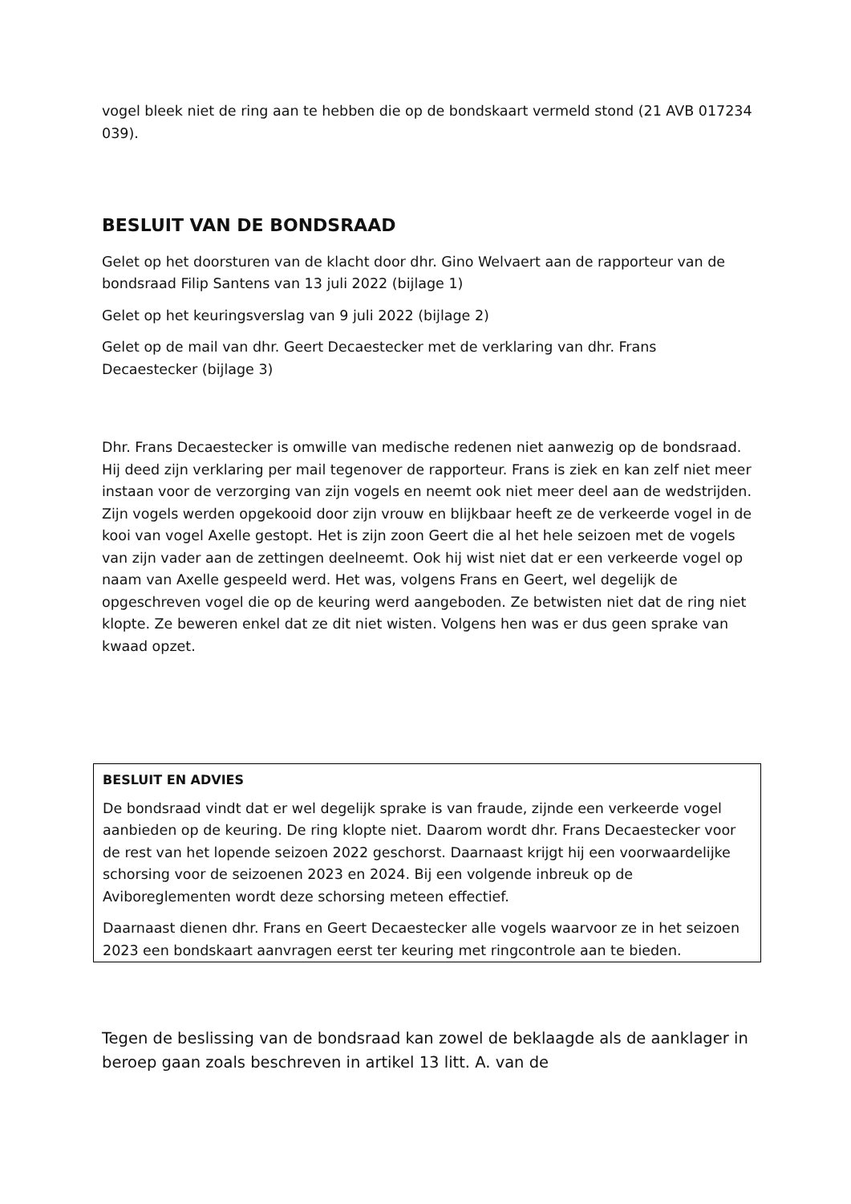vogel bleek niet de ring aan te hebben die op de bondskaart vermeld stond (21 AVB 017234 039).
BESLUIT VAN DE BONDSRAAD
Gelet op het doorsturen van de klacht door dhr. Gino Welvaert aan de rapporteur van de bondsraad Filip Santens van 13 juli 2022 (bijlage 1)
Gelet op het keuringsverslag van 9 juli 2022 (bijlage 2)
Gelet op de mail van dhr. Geert Decaestecker met de verklaring van dhr. Frans Decaestecker (bijlage 3)
Dhr. Frans Decaestecker is omwille van medische redenen niet aanwezig op de bondsraad. Hij deed zijn verklaring per mail tegenover de rapporteur. Frans is ziek en kan zelf niet meer instaan voor de verzorging van zijn vogels en neemt ook niet meer deel aan de wedstrijden. Zijn vogels werden opgekooid door zijn vrouw en blijkbaar heeft ze de verkeerde vogel in de kooi van vogel Axelle gestopt. Het is zijn zoon Geert die al het hele seizoen met de vogels van zijn vader aan de zettingen deelneemt. Ook hij wist niet dat er een verkeerde vogel op naam van Axelle gespeeld werd. Het was, volgens Frans en Geert, wel degelijk de opgeschreven vogel die op de keuring werd aangeboden. Ze betwisten niet dat de ring niet klopte. Ze beweren enkel dat ze dit niet wisten. Volgens hen was er dus geen sprake van kwaad opzet.
BESLUIT EN ADVIES
De bondsraad vindt dat er wel degelijk sprake is van fraude, zijnde een verkeerde vogel aanbieden op de keuring. De ring klopte niet. Daarom wordt dhr. Frans Decaestecker voor de rest van het lopende seizoen 2022 geschorst. Daarnaast krijgt hij een voorwaardelijke schorsing voor de seizoenen 2023 en 2024. Bij een volgende inbreuk op de Aviboreglementen wordt deze schorsing meteen effectief.
Daarnaast dienen dhr. Frans en Geert Decaestecker alle vogels waarvoor ze in het seizoen 2023 een bondskaart aanvragen eerst ter keuring met ringcontrole aan te bieden.
Tegen de beslissing van de bondsraad kan zowel de beklaagde als de aanklager in beroep gaan zoals beschreven in artikel 13 litt. A. van de